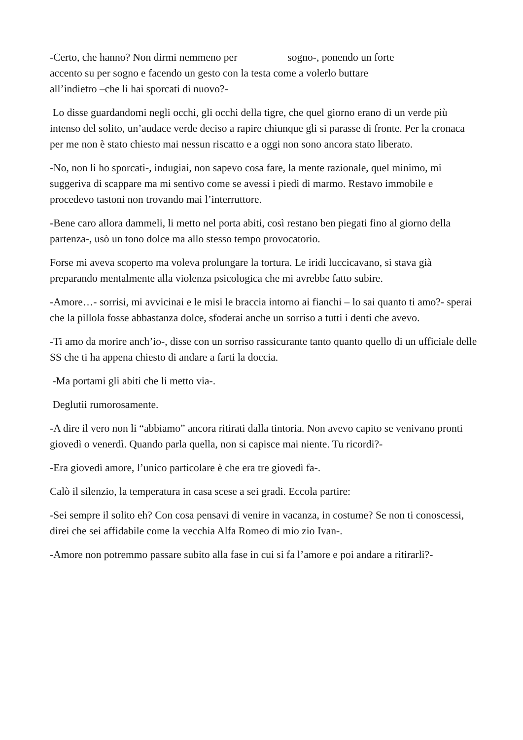-Certo, che hanno? Non dirmi nemmeno per sogno-, ponendo un forte
accento su per sogno e facendo un gesto con la testa come a volerlo buttare
all’indietro –che li hai sporcati di nuovo?-
Lo disse guardandomi negli occhi, gli occhi della tigre, che quel giorno erano di un verde più intenso del solito, un’audace verde deciso a rapire chiunque gli si parasse di fronte. Per la cronaca per me non è stato chiesto mai nessun riscatto e a oggi non sono ancora stato liberato.
-No, non li ho sporcati-, indugiai, non sapevo cosa fare, la mente razionale, quel minimo, mi suggeriva di scappare ma mi sentivo come se avessi i piedi di marmo. Restavo immobile e procedevo tastoni non trovando mai l’interruttore.
-Bene caro allora dammeli, li metto nel porta abiti, così restano ben piegati fino al giorno della partenza-, usò un tono dolce ma allo stesso tempo provocatorio.
Forse mi aveva scoperto ma voleva prolungare la tortura. Le iridi luccicavano, si stava già preparando mentalmente alla violenza psicologica che mi avrebbe fatto subire.
-Amore…- sorrisi, mi avvicinai e le misi le braccia intorno ai fianchi – lo sai quanto ti amo?- sperai che la pillola fosse abbastanza dolce, sfoderai anche un sorriso a tutti i denti che avevo.
-Ti amo da morire anch’io-, disse con un sorriso rassicurante tanto quanto quello di un ufficiale delle SS che ti ha appena chiesto di andare a farti la doccia.
-Ma portami gli abiti che li metto via-.
Deglutii rumorosamente.
-A dire il vero non li “abbiamo” ancora ritirati dalla tintoria. Non avevo capito se venivano pronti giovedì o venerdì. Quando parla quella, non si capisce mai niente. Tu ricordi?-
-Era giovedì amore, l’unico particolare è che era tre giovedì fa-.
Calò il silenzio, la temperatura in casa scese a sei gradi. Eccola partire:
-Sei sempre il solito eh? Con cosa pensavi di venire in vacanza, in costume? Se non ti conoscessi, direi che sei affidabile come la vecchia Alfa Romeo di mio zio Ivan-.
-Amore non potremmo passare subito alla fase in cui si fa l’amore e poi andare a ritirarli?-